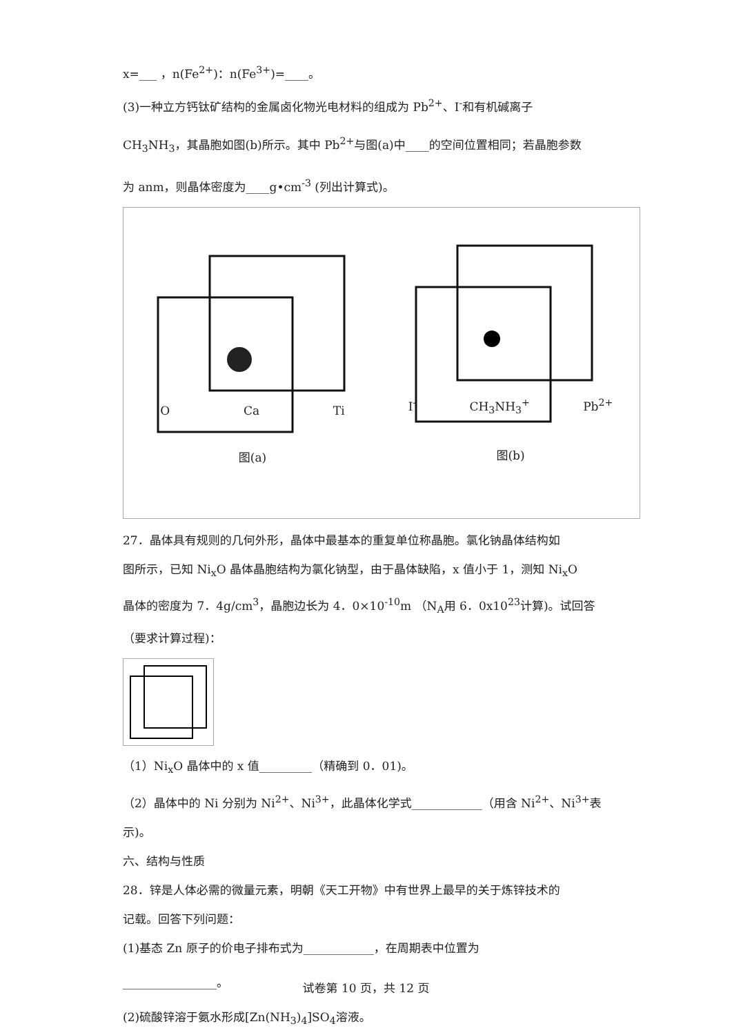x=___ ，n(Fe<sup>2+</sup>)：n(Fe<sup>3+</sup>)=____。
(3)一种立方钙钛矿结构的金属卤化物光电材料的组成为 Pb<sup>2+</sup>、I<sup>-</sup>和有机碱离子
CH<sub>3</sub>NH<sub>3</sub>，其晶胞如图(b)所示。其中 Pb<sup>2+</sup>与图(a)中____的空间位置相同；若晶胞参数
为 anm，则晶体密度为____g•cm<sup>-3</sup> (列出计算式)。
O Ca Ti
图(a)
I<sup>-</sup> CH<sub>3</sub>NH<sub>3</sub><sup>+</sup> Pb<sup>2+</sup>
图(b)
27．晶体具有规则的几何外形，晶体中最基本的重复单位称晶胞。氯化钠晶体结构如
图所示，已知 Ni<sub>x</sub>O 晶体晶胞结构为氯化钠型，由于晶体缺陷，x 值小于 1，测知 Ni<sub>x</sub>O
晶体的密度为 7．4g/cm<sup>3</sup>，晶胞边长为 4．0×10<sup>-10</sup>m （N<sub>A</sub>用 6．0x10<sup>23</sup>计算)。试回答
（要求计算过程)：
（1）Ni<sub>x</sub>O 晶体中的 x 值_________（精确到 0．01)。
（2）晶体中的 Ni 分别为 Ni<sup>2+</sup>、Ni<sup>3+</sup>，此晶体化学式____________（用含 Ni<sup>2+</sup>、Ni<sup>3+</sup>表
示)。
六、结构与性质
28．锌是人体必需的微量元素，明朝《天工开物》中有世界上最早的关于炼锌技术的
记载。回答下列问题：
(1)基态 Zn 原子的价电子排布式为____________，在周期表中位置为
________________。
(2)硫酸锌溶于氨水形成[Zn(NH<sub>3</sub>)<sub>4</sub>]SO<sub>4</sub>溶液。
试卷第 10 页，共 12 页